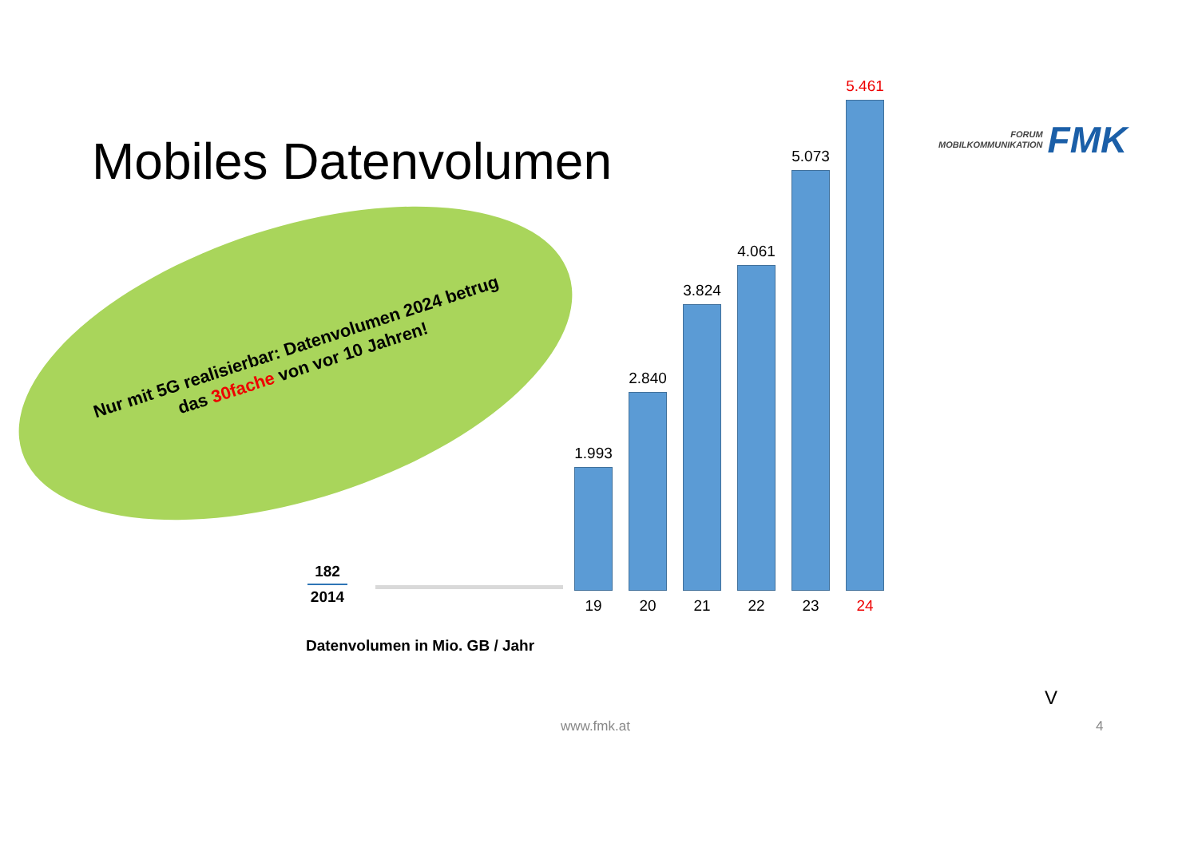Mobiles Datenvolumen
FORUM
MOBILKOMMUNIKATION
FMK
Nur mit 5G realisierbar: Datenvolumen 2024 betrug das 30fache von vor 10 Jahren!
182
2014
1.993
19
2.840
20
3.824
21
4.061
22
5.073
23
5.461
24
Datenvolumen in Mio. GB / Jahr
V
www.fmk.at 4